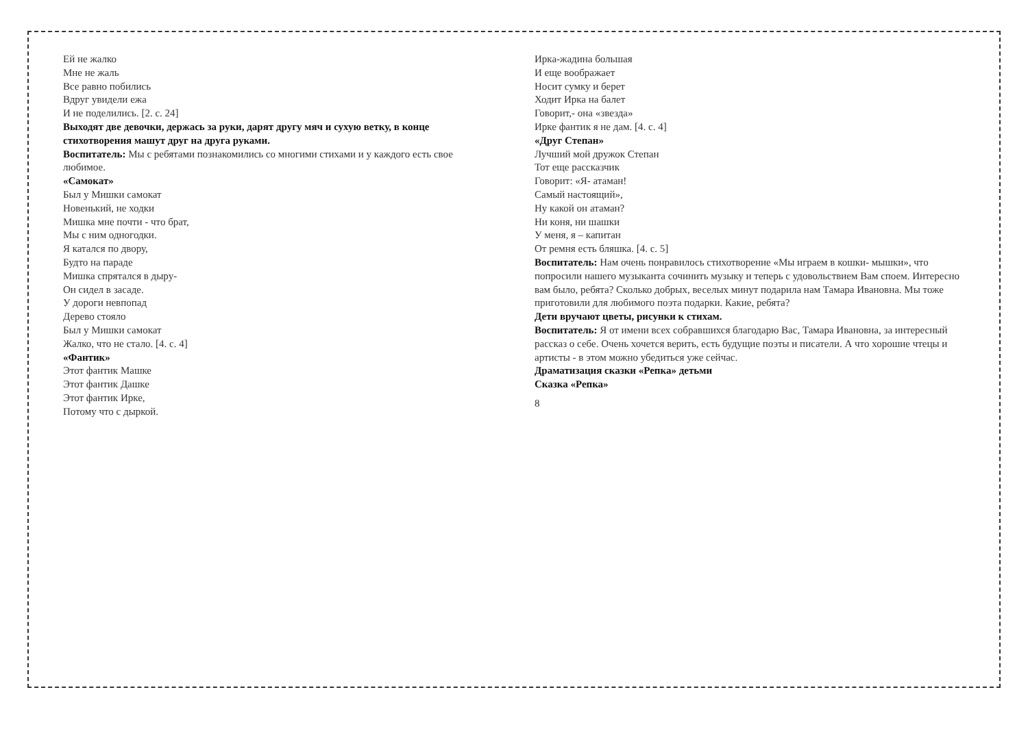Ей не жалко
Мне не жаль
Все равно побились
Вдруг увидели ежа
И не поделились. [2. с. 24]
Выходят две девочки, держась за руки, дарят другу мяч и сухую ветку, в конце стихотворения машут друг на друга руками.
Воспитатель: Мы с ребятами познакомились со многими стихами и у каждого есть свое любимое.
«Самокат»
Был у Мишки самокат
Новенький, не ходки
Мишка мне почти - что брат,
Мы с ним одногодки.
Я катался по двору,
Будто на параде
Мишка спрятался в дыру-
Он сидел в засаде.
У дороги невпопад
Дерево стояло
Был у Мишки самокат
Жалко, что не стало. [4. с. 4]
«Фантик»
Этот фантик Машке
Этот фантик Дашке
Этот фантик Ирке,
Потому что с дыркой.
Ирка-жадина большая
И еще воображает
Носит сумку и берет
Ходит Ирка на балет
Говорит,- она «звезда»
Ирке фантик я не дам. [4. с. 4]
«Друг Степан»
Лучший мой дружок Степан
Тот еще рассказчик
Говорит: «Я- атаман!
Самый настоящий»,
Ну какой он атаман?
Ни коня, ни шашки
У меня, я – капитан
От ремня есть бляшка. [4. с. 5]
Воспитатель: Нам очень понравилось стихотворение «Мы играем в кошки- мышки», что попросили нашего музыканта сочинить музыку и теперь с удовольствием Вам споем. Интересно вам было, ребята? Сколько добрых, веселых минут подарила нам Тамара Ивановна. Мы тоже приготовили для любимого поэта подарки. Какие, ребята?
Дети вручают цветы, рисунки к стихам.
Воспитатель: Я от имени всех собравшихся благодарю Вас, Тамара Ивановна, за интересный рассказ о себе. Очень хочется верить, есть будущие поэты и писатели. А что хорошие чтецы и артисты - в этом можно убедиться уже сейчас.
Драматизация сказки «Репка» детьми
Сказка «Репка»
8